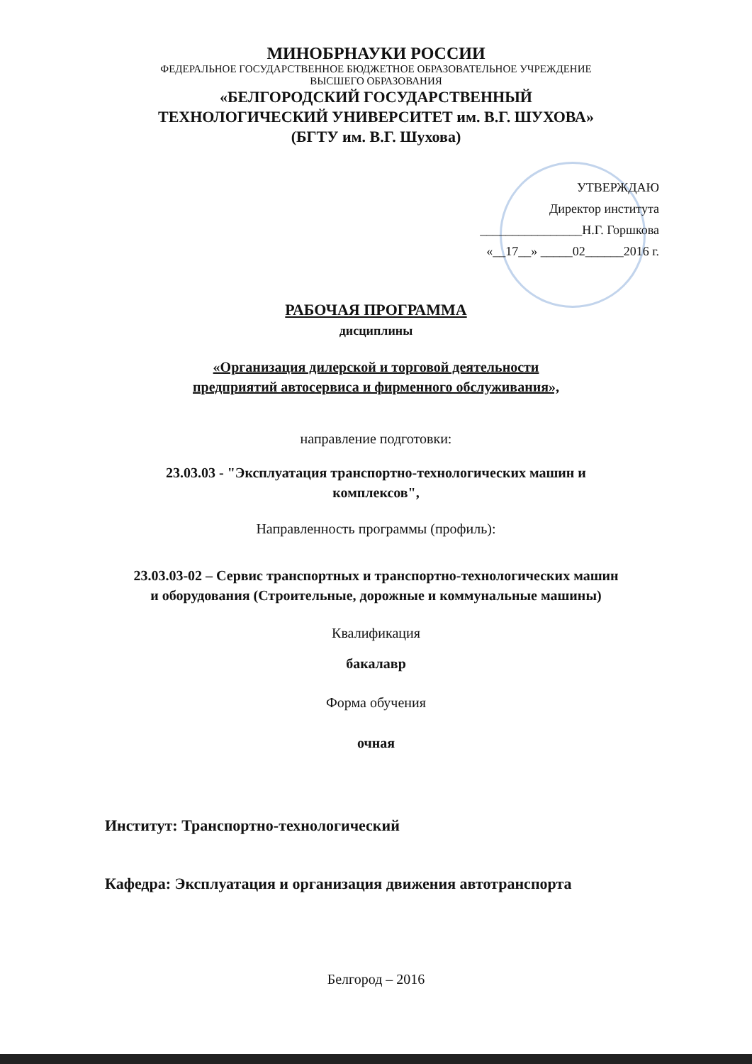МИНОБРНАУКИ РОССИИ
ФЕДЕРАЛЬНОЕ ГОСУДАРСТВЕННОЕ БЮДЖЕТНОЕ ОБРАЗОВАТЕЛЬНОЕ УЧРЕЖДЕНИЕ
ВЫСШЕГО ОБРАЗОВАНИЯ
«БЕЛГОРОДСКИЙ ГОСУДАРСТВЕННЫЙ
ТЕХНОЛОГИЧЕСКИЙ УНИВЕРСИТЕТ им. В.Г. ШУХОВА»
(БГТУ им. В.Г. Шухова)
УТВЕРЖДАЮ
Директор института
________________Н.Г. Горшкова
«__17__» _____02______2016 г.
РАБОЧАЯ ПРОГРАММА
дисциплины
«Организация дилерской и торговой деятельности
предприятий автосервиса и фирменного обслуживания»,
направление подготовки:
23.03.03 - "Эксплуатация транспортно-технологических машин и
комплексов",
Направленность программы (профиль):
23.03.03-02 – Сервис транспортных и транспортно-технологических машин
и оборудования (Строительные, дорожные и коммунальные машины)
Квалификация
бакалавр
Форма обучения
очная
Институт: Транспортно-технологический
Кафедра: Эксплуатация и организация движения автотранспорта
Белгород – 2016